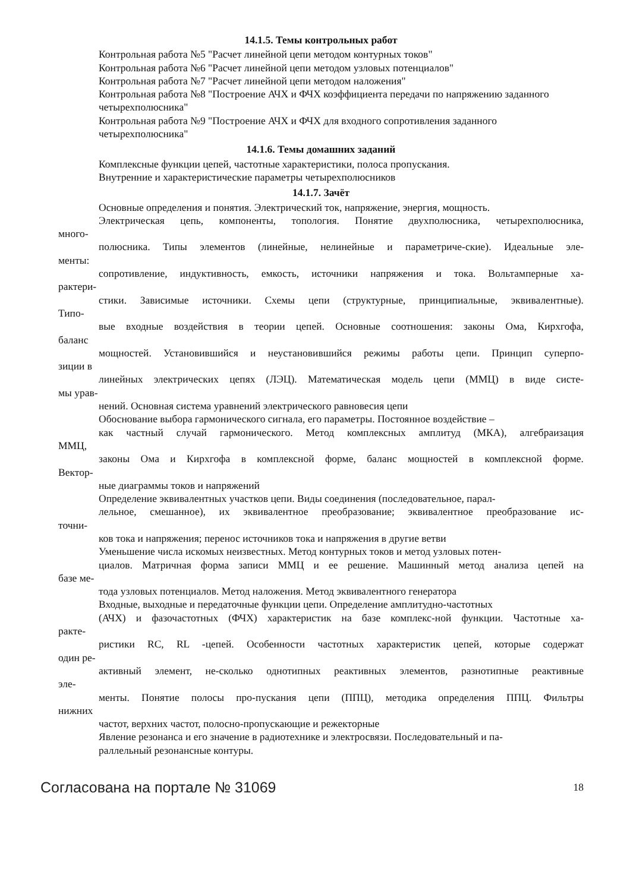14.1.5. Темы контрольных работ
Контрольная работа №5 "Расчет линейной цепи методом контурных токов"
Контрольная работа №6 "Расчет линейной цепи методом узловых потенциалов"
Контрольная работа №7 "Расчет линейной цепи методом наложения"
Контрольная работа №8 "Построение АЧХ и ФЧХ коэффициента передачи по напряжению заданного четырехполюсника"
Контрольная работа №9 "Построение АЧХ и ФЧХ для входного сопротивления заданного четырехполюсника"
14.1.6. Темы домашних заданий
Комплексные функции цепей, частотные характеристики, полоса пропускания.
Внутренние и характеристические параметры четырехполюсников
14.1.7. Зачёт
Основные определения и понятия. Электрический ток, напряжение, энергия, мощность.
Электрическая цепь, компоненты, топология. Понятие двухполюсника, четырехполюсника,
много-
полюсника. Типы элементов (линейные, нелинейные и параметриче-ские). Идеальные эле-
менты:
сопротивление, индуктивность, емкость, источники напряжения и тока. Вольтамперные ха-
рактери-
стики. Зависимые источники. Схемы цепи (структурные, принципиальные, эквивалентные).
Типо-
вые входные воздействия в теории цепей. Основные соотношения: законы Ома, Кирхгофа,
баланс
мощностей. Установившийся и неустановившийся режимы работы цепи. Принцип суперпо-
зиции в
линейных электрических цепях (ЛЭЦ). Математическая модель цепи (ММЦ) в виде систе-
мы урав-
нений. Основная система уравнений электрического равновесия цепи
Обоснование выбора гармонического сигнала, его параметры. Постоянное воздействие –
как частный случай гармонического. Метод комплексных амплитуд (МКА), алгебраизация
ММЦ,
законы Ома и Кирхгофа в комплексной форме, баланс мощностей в комплексной форме.
Вектор-
ные диаграммы токов и напряжений
Определение эквивалентных участков цепи. Виды соединения (последовательное, парал-
лельное, смешанное), их эквивалентное преобразование; эквивалентное преобразование ис-
точни-
ков тока и напряжения; перенос источников тока и напряжения в другие ветви
Уменьшение числа искомых неизвестных. Метод контурных токов и метод узловых потен-
циалов. Матричная форма записи ММЦ и ее решение. Машинный метод анализа цепей на
базе ме-
тода узловых потенциалов. Метод наложения. Метод эквивалентного генератора
Входные, выходные и передаточные функции цепи. Определение амплитудно-частотных
(АЧХ) и фазочастотных (ФЧХ) характеристик на базе комплекс-ной функции. Частотные ха-
ракте-
ристики RC, RL -цепей. Особенности частотных характеристик цепей, которые содержат
один ре-
активный элемент, не-сколько однотипных реактивных элементов, разнотипные реактивные
эле-
менты. Понятие полосы про-пускания цепи (ППЦ), методика определения ППЦ. Фильтры
нижних
частот, верхних частот, полосно-пропускающие и режекторные
Явление резонанса и его значение в радиотехнике и электросвязи. Последовательный и па-
раллельный резонансные контуры.
Согласована на портале № 31069 18